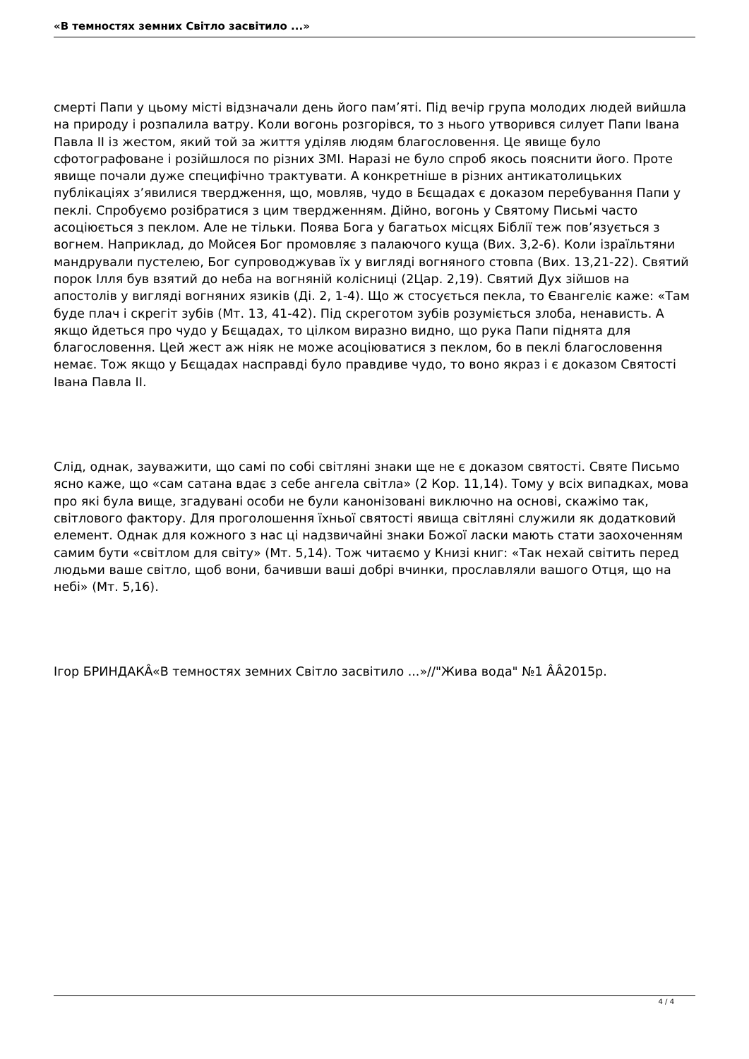«В темностях земних Світло засвітило ...»
смерті Папи у цьому місті відзначали день його пам’яті. Під вечір група молодих людей вийшла на природу і розпалила ватру. Коли вогонь розгорівся, то з нього утворився силует Папи Івана Павла ІІ із жестом, який той за життя уділяв людям благословення. Це явище було сфотографоване і розійшлося по різних ЗМІ. Наразі не було спроб якось пояснити його. Проте явище почали дуже специфічно трактувати. А конкретніше в різних антикатолицьких публікаціях з’явилися твердження, що, мовляв, чудо в Бєщадах є доказом перебування Папи у пеклі. Спробуємо розібратися з цим твердженням. Дійно, вогонь у Святому Письмі часто асоціюється з пеклом. Але не тільки. Поява Бога у багатьох місцях Біблії теж пов’язується з вогнем. Наприклад, до Мойсея Бог промовляє з палаючого куща (Вих. 3,2-6). Коли ізраїльтяни мандрували пустелею, Бог супроводжував їх у вигляді вогняного стовпа (Вих. 13,21-22). Святий порок Ілля був взятий до неба на вогняній колісниці (2Цар. 2,19). Святий Дух зійшов на апостолів у вигляді вогняних язиків (Ді. 2, 1-4). Що ж стосується пекла, то Євангеліє каже: «Там буде плач і скрегіт зубів (Мт. 13, 41-42). Під скреготом зубів розуміється злоба, ненависть. А якщо йдеться про чудо у Бєщадах, то цілком виразно видно, що рука Папи піднята для благословення. Цей жест аж ніяк не може асоціюватися з пеклом, бо в пеклі благословення немає. Тож якщо у Бєщадах насправді було правдиве чудо, то воно якраз і є доказом Святості Івана Павла ІІ.
Слід, однак, зауважити, що самі по собі світляні знаки ще не є доказом святості. Святе Письмо ясно каже, що «сам сатана вдає з себе ангела світла» (2 Кор. 11,14). Тому у всіх випадках, мова про які була вище, згадувані особи не були канонізовані виключно на основі, скажімо так, світлового фактору. Для проголошення їхньої святості явища світляні служили як додатковий елемент. Однак для кожного з нас ці надзвичайні знаки Божої ласки мають стати заохоченням самим бути «світлом для світу» (Мт. 5,14). Тож читаємо у Книзі книг: «Так нехай світить перед людьми ваше світло, щоб вони, бачивши ваші добрі вчинки, прославляли вашого Отця, що на небі» (Мт. 5,16).
Ігор БРИНДАКÂ«В темностях земних Світло засвітило ...»//"Жива вода" №1 ÂÂ2015р.
4 / 4